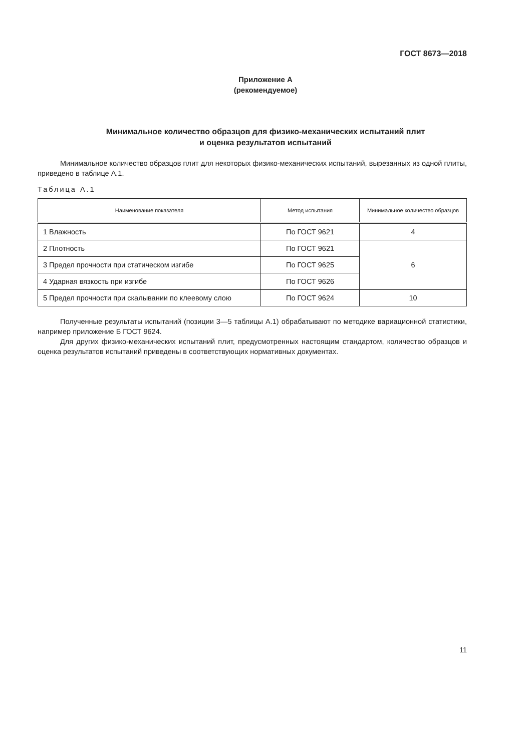ГОСТ 8673—2018
Приложение А
(рекомендуемое)
Минимальное количество образцов для физико-механических испытаний плит
и оценка результатов испытаний
Минимальное количество образцов плит для некоторых физико-механических испытаний, вырезанных из одной плиты, приведено в таблице А.1.
Таблица А.1
| Наименование показателя | Метод испытания | Минимальное количество образцов |
| --- | --- | --- |
| 1 Влажность | По ГОСТ 9621 | 4 |
| 2 Плотность | По ГОСТ 9621 | 6 |
| 3 Предел прочности при статическом изгибе | По ГОСТ 9625 | |
| 4 Ударная вязкость при изгибе | По ГОСТ 9626 | |
| 5 Предел прочности при скалывании по клеевому слою | По ГОСТ 9624 | 10 |
Полученные результаты испытаний (позиции 3—5 таблицы А.1) обрабатывают по методике вариационной статистики, например приложение Б ГОСТ 9624.
Для других физико-механических испытаний плит, предусмотренных настоящим стандартом, количество образцов и оценка результатов испытаний приведены в соответствующих нормативных документах.
11